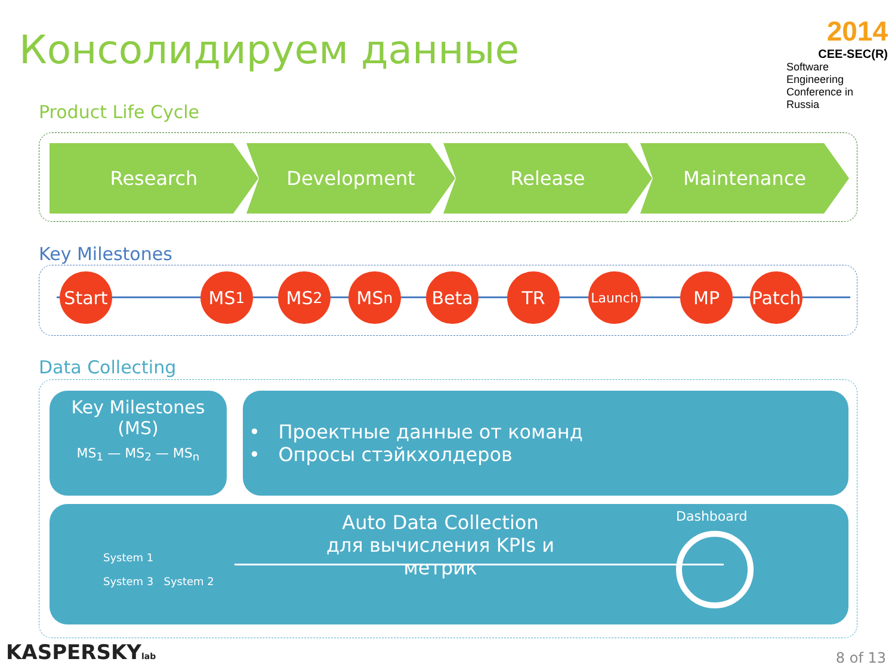Консолидируем данные
2014
CEE-SEC(R)
Software Engineering
Conference in Russia
Product Life Cycle
Research Development Release Maintenance
Key Milestones
Start
MS<sub>1</sub> MS<sub>2</sub> MS<sub>n</sub> Beta TR Launch MP
Patch
Data Collecting
Key Milestones
(MS)
MS<sub>1</sub> — MS<sub>2</sub> — MS<sub>n</sub>
• Проектные данные от команд
• Опросы стэйкхолдеров
System 1
System 3 System 2
Auto Data Collection
для вычисления KPIs и метрик
Dashboard
KASPERSKYlab 8 of 13